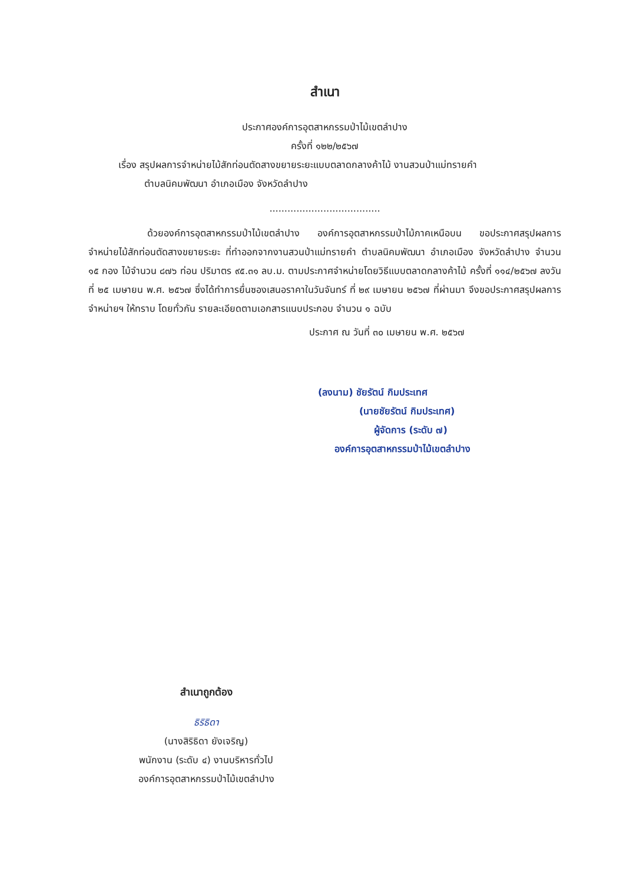สำเนา
ประกาศองค์การอุตสาหกรรมป่าไม้เขตลำปาง
ครั้งที่ ๑๒๒/๒๕๖๗
เรื่อง สรุปผลการจำหน่ายไม้สักท่อนตัดสางขยายระยะแบบตลาดกลางค้าไม้ งานสวนป่าแม่ทรายคำ
ตำบลนิคมพัฒนา อำเภอเมือง จังหวัดลำปาง
.....................................
ด้วยองค์การอุตสาหกรรมป่าไม้เขตลำปาง องค์การอุตสาหกรรมป่าไม้ภาคเหนือบน ขอประกาศสรุปผลการจำหน่ายไม้สักท่อนตัดสางขยายระยะ ที่ทำออกจากงานสวนป่าแม่ทรายคำ ตำบลนิคมพัฒนา อำเภอเมือง จังหวัดลำปาง จำนวน ๑๕ กอง ไม้จำนวน ๘๗๖ ท่อน ปริมาตร ๙๕.๓๑ ลบ.ม. ตามประกาศจำหน่ายโดยวิธีแบบตลาดกลางค้าไม้ ครั้งที่ ๑๑๔/๒๕๖๗ ลงวันที่ ๒๕ เมษายน พ.ศ. ๒๕๖๗ ซึ่งได้ทำการยื่นซองเสนอราคาในวันจันทร์ ที่ ๒๙ เมษายน ๒๕๖๗ ที่ผ่านมา จึงขอประกาศสรุปผลการจำหน่ายฯ ให้ทราบ โดยทั่วกัน รายละเอียดตามเอกสารแนบประกอบ จำนวน ๑ ฉบับ
ประกาศ ณ วันที่ ๓๐ เมษายน พ.ศ. ๒๕๖๗
(ลงนาม) ชัยรัตน์ กิมประเทศ
(นายชัยรัตน์ กิมประเทศ)
ผู้จัดการ (ระดับ ๗)
องค์การอุตสาหกรรมป่าไม้เขตลำปาง
สำเนาถูกต้อง
ธิริธิดา
(นางสิริธิดา ยังเจริญ)
พนักงาน (ระดับ ๔) งานบริหารทั่วไป
องค์การอุตสาหกรรมป่าไม้เขตลำปาง